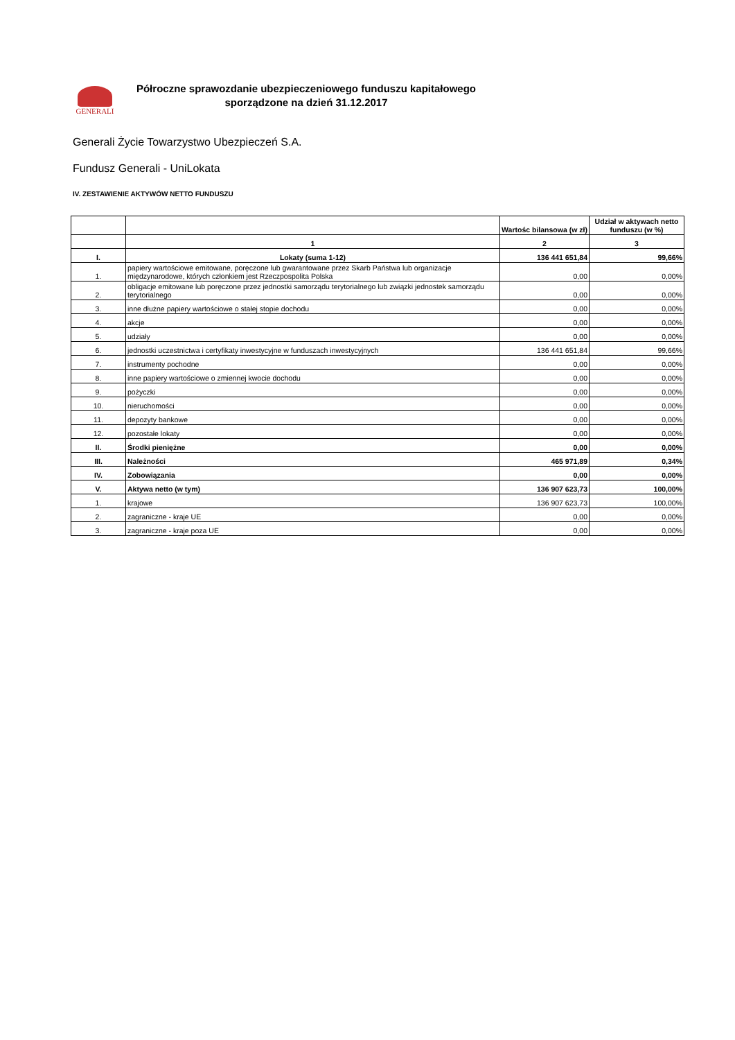GENERALI
Półroczne sprawozdanie ubezpieczeniowego funduszu kapitałowego
sporządzone na dzień 31.12.2017
Generali Życie Towarzystwo Ubezpieczeń S.A.
Fundusz Generali - UniLokata
IV. ZESTAWIENIE AKTYWÓW NETTO FUNDUSZU
| | | Wartośc bilansowa (w zł) | Udział w aktywach netto funduszu (w %) |
| --- | --- | --- | --- |
| | 1 | 2 | 3 |
| I. | Lokaty (suma 1-12) | 136 441 651,84 | 99,66% |
| 1. | papiery wartościowe emitowane, poręczone lub gwarantowane przez Skarb Państwa lub organizacje międzynarodowe, których członkiem jest Rzeczpospolita Polska | 0,00 | 0,00% |
| 2. | obligacje emitowane lub poręczone przez jednostki samorządu terytorialnego lub związki jednostek samorządu terytorialnego | 0,00 | 0,00% |
| 3. | inne dłużne papiery wartościowe o stałej stopie dochodu | 0,00 | 0,00% |
| 4. | akcje | 0,00 | 0,00% |
| 5. | udziały | 0,00 | 0,00% |
| 6. | jednostki uczestnictwa i certyfikaty inwestycyjne w funduszach inwestycyjnych | 136 441 651,84 | 99,66% |
| 7. | instrumenty pochodne | 0,00 | 0,00% |
| 8. | inne papiery wartościowe o zmiennej kwocie dochodu | 0,00 | 0,00% |
| 9. | pożyczki | 0,00 | 0,00% |
| 10. | nieruchomości | 0,00 | 0,00% |
| 11. | depozyty bankowe | 0,00 | 0,00% |
| 12. | pozostałe lokaty | 0,00 | 0,00% |
| II. | Środki pieniężne | 0,00 | 0,00% |
| III. | Należności | 465 971,89 | 0,34% |
| IV. | Zobowiązania | 0,00 | 0,00% |
| V. | Aktywa netto (w tym) | 136 907 623,73 | 100,00% |
| 1. | krajowe | 136 907 623,73 | 100,00% |
| 2. | zagraniczne - kraje UE | 0,00 | 0,00% |
| 3. | zagraniczne - kraje poza UE | 0,00 | 0,00% |